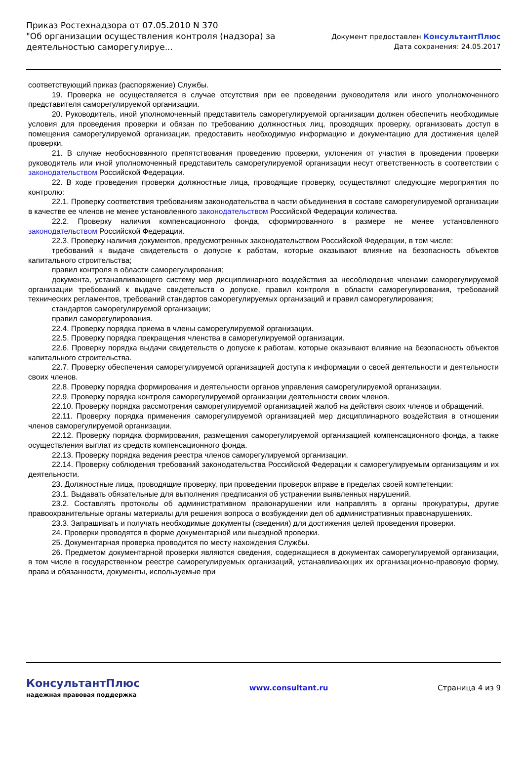Приказ Ростехнадзора от 07.05.2010 N 370
"Об организации осуществления контроля (надзора) за деятельностью саморегулируе...
Документ предоставлен КонсультантПлюс
Дата сохранения: 24.05.2017
соответствующий приказ (распоряжение) Службы.
19. Проверка не осуществляется в случае отсутствия при ее проведении руководителя или иного уполномоченного представителя саморегулируемой организации.
20. Руководитель, иной уполномоченный представитель саморегулируемой организации должен обеспечить необходимые условия для проведения проверки и обязан по требованию должностных лиц, проводящих проверку, организовать доступ в помещения саморегулируемой организации, предоставить необходимую информацию и документацию для достижения целей проверки.
21. В случае необоснованного препятствования проведению проверки, уклонения от участия в проведении проверки руководитель или иной уполномоченный представитель саморегулируемой организации несут ответственность в соответствии с законодательством Российской Федерации.
22. В ходе проведения проверки должностные лица, проводящие проверку, осуществляют следующие мероприятия по контролю:
22.1. Проверку соответствия требованиям законодательства в части объединения в составе саморегулируемой организации в качестве ее членов не менее установленного законодательством Российской Федерации количества.
22.2. Проверку наличия компенсационного фонда, сформированного в размере не менее установленного законодательством Российской Федерации.
22.3. Проверку наличия документов, предусмотренных законодательством Российской Федерации, в том числе:
требований к выдаче свидетельств о допуске к работам, которые оказывают влияние на безопасность объектов капитального строительства;
правил контроля в области саморегулирования;
документа, устанавливающего систему мер дисциплинарного воздействия за несоблюдение членами саморегулируемой организации требований к выдаче свидетельств о допуске, правил контроля в области саморегулирования, требований технических регламентов, требований стандартов саморегулируемых организаций и правил саморегулирования;
стандартов саморегулируемой организации;
правил саморегулирования.
22.4. Проверку порядка приема в члены саморегулируемой организации.
22.5. Проверку порядка прекращения членства в саморегулируемой организации.
22.6. Проверку порядка выдачи свидетельств о допуске к работам, которые оказывают влияние на безопасность объектов капитального строительства.
22.7. Проверку обеспечения саморегулируемой организацией доступа к информации о своей деятельности и деятельности своих членов.
22.8. Проверку порядка формирования и деятельности органов управления саморегулируемой организации.
22.9. Проверку порядка контроля саморегулируемой организации деятельности своих членов.
22.10. Проверку порядка рассмотрения саморегулируемой организацией жалоб на действия своих членов и обращений.
22.11. Проверку порядка применения саморегулируемой организацией мер дисциплинарного воздействия в отношении членов саморегулируемой организации.
22.12. Проверку порядка формирования, размещения саморегулируемой организацией компенсационного фонда, а также осуществления выплат из средств компенсационного фонда.
22.13. Проверку порядка ведения реестра членов саморегулируемой организации.
22.14. Проверку соблюдения требований законодательства Российской Федерации к саморегулируемым организациям и их деятельности.
23. Должностные лица, проводящие проверку, при проведении проверок вправе в пределах своей компетенции:
23.1. Выдавать обязательные для выполнения предписания об устранении выявленных нарушений.
23.2. Составлять протоколы об административном правонарушении или направлять в органы прокуратуры, другие правоохранительные органы материалы для решения вопроса о возбуждении дел об административных правонарушениях.
23.3. Запрашивать и получать необходимые документы (сведения) для достижения целей проведения проверки.
24. Проверки проводятся в форме документарной или выездной проверки.
25. Документарная проверка проводится по месту нахождения Службы.
26. Предметом документарной проверки являются сведения, содержащиеся в документах саморегулируемой организации, в том числе в государственном реестре саморегулируемых организаций, устанавливающих их организационно-правовую форму, права и обязанности, документы, используемые при
КонсультантПлюс
надежная правовая поддержка
www.consultant.ru Страница 4 из 9